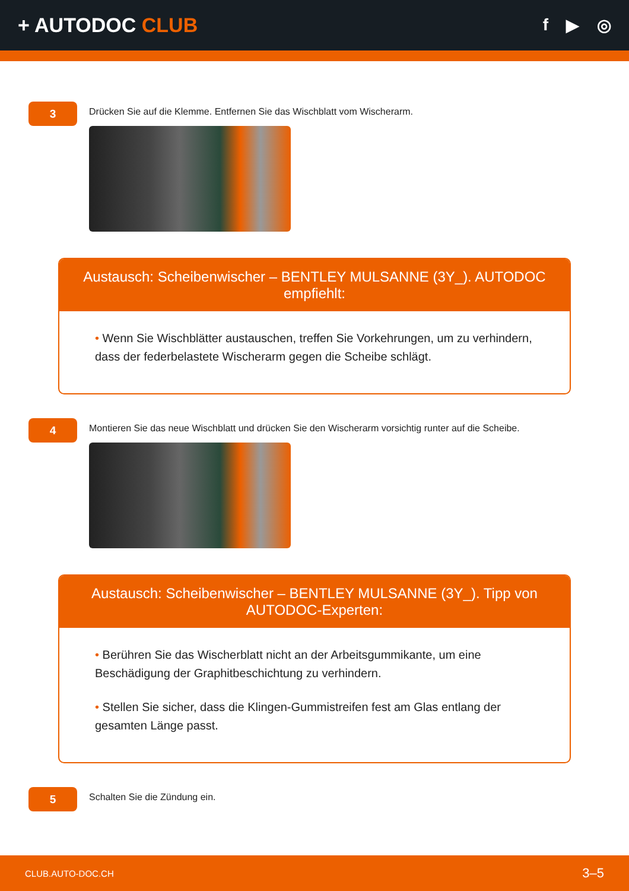+ AUTODOC CLUB
f ▶ ◎
3
Drücken Sie auf die Klemme. Entfernen Sie das Wischblatt vom Wischerarm.
Austausch: Scheibenwischer – BENTLEY MULSANNE (3Y_). AUTODOC empfiehlt:
• Wenn Sie Wischblätter austauschen, treffen Sie Vorkehrungen, um zu verhindern, dass der federbelastete Wischerarm gegen die Scheibe schlägt.
4
Montieren Sie das neue Wischblatt und drücken Sie den Wischerarm vorsichtig runter auf die Scheibe.
Austausch: Scheibenwischer – BENTLEY MULSANNE (3Y_). Tipp von AUTODOC-Experten:
• Berühren Sie das Wischerblatt nicht an der Arbeitsgummikante, um eine Beschädigung der Graphitbeschichtung zu verhindern.
• Stellen Sie sicher, dass die Klingen-Gummistreifen fest am Glas entlang der gesamten Länge passt.
5
Schalten Sie die Zündung ein.
CLUB.AUTO-DOC.CH 3–5